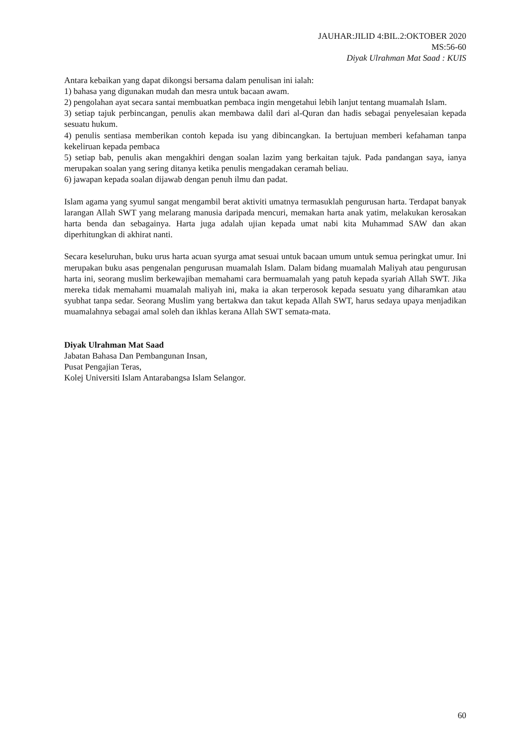JAUHAR:JILID 4:BIL.2:OKTOBER 2020
MS:56-60
Diyak Ulrahman Mat Saad : KUIS
Antara kebaikan yang dapat dikongsi bersama dalam penulisan ini ialah:
1) bahasa yang digunakan mudah dan mesra untuk bacaan awam.
2) pengolahan ayat secara santai membuatkan pembaca ingin mengetahui lebih lanjut tentang muamalah Islam.
3) setiap tajuk perbincangan, penulis akan membawa dalil dari al-Quran dan hadis sebagai penyelesaian kepada sesuatu hukum.
4) penulis sentiasa memberikan contoh kepada isu yang dibincangkan. Ia bertujuan memberi kefahaman tanpa kekeliruan kepada pembaca
5) setiap bab, penulis akan mengakhiri dengan soalan lazim yang berkaitan tajuk. Pada pandangan saya, ianya merupakan soalan yang sering ditanya ketika penulis mengadakan ceramah beliau.
6) jawapan kepada soalan dijawab dengan penuh ilmu dan padat.
Islam agama yang syumul sangat mengambil berat aktiviti umatnya termasuklah pengurusan harta. Terdapat banyak larangan Allah SWT yang melarang manusia daripada mencuri, memakan harta anak yatim, melakukan kerosakan harta benda dan sebagainya. Harta juga adalah ujian kepada umat nabi kita Muhammad SAW dan akan diperhitungkan di akhirat nanti.
Secara keseluruhan, buku urus harta acuan syurga amat sesuai untuk bacaan umum untuk semua peringkat umur. Ini merupakan buku asas pengenalan pengurusan muamalah Islam. Dalam bidang muamalah Maliyah atau pengurusan harta ini, seorang muslim berkewajiban memahami cara bermuamalah yang patuh kepada syariah Allah SWT. Jika mereka tidak memahami muamalah maliyah ini, maka ia akan terperosok kepada sesuatu yang diharamkan atau syubhat tanpa sedar. Seorang Muslim yang bertakwa dan takut kepada Allah SWT, harus sedaya upaya menjadikan muamalahnya sebagai amal soleh dan ikhlas kerana Allah SWT semata-mata.
Diyak Ulrahman Mat Saad
Jabatan Bahasa Dan Pembangunan Insan,
Pusat Pengajian Teras,
Kolej Universiti Islam Antarabangsa Islam Selangor.
60